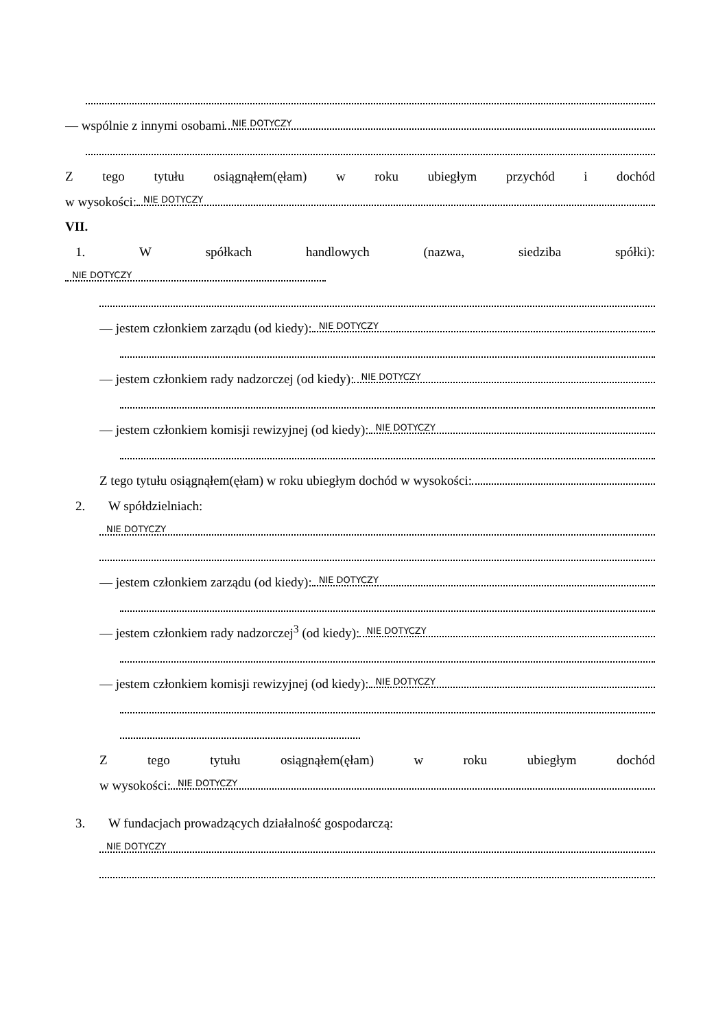— wspólnie z innymi osobami NIE DOTYCZY
Ztego tytułu osiągnąłem(ęłam) w roku ubiegłym przychód i dochód
w wysokości: NIE DOTYCZY
VII.
1. Współkach handlowych (nazwa, siedziba spółki):
NIE DOTYCZY
— jestem członkiem zarządu (od kiedy): NIE DOTYCZY
— jestem członkiem rady nadzorczej (od kiedy): NIE DOTYCZY
— jestem członkiem komisji rewizyjnej (od kiedy): NIE DOTYCZY
Z tego tytułu osiągnąłem(ęłam) w roku ubiegłym dochód w wysokości:
2. W spółdzielniach:
NIE DOTYCZY
— jestem członkiem zarządu (od kiedy): NIE DOTYCZY
— jestem członkiem rady nadzorczej<sup>3</sup> (od kiedy): NIE DOTYCZY
— jestem członkiem komisji rewizyjnej (od kiedy): NIE DOTYCZY
Ztego tytułu osiągnąłem(ęłam) w roku ubiegłym dochód
w wysokości: NIE DOTYCZY
3. W fundacjach prowadzących działalność gospodarczą:
NIE DOTYCZY